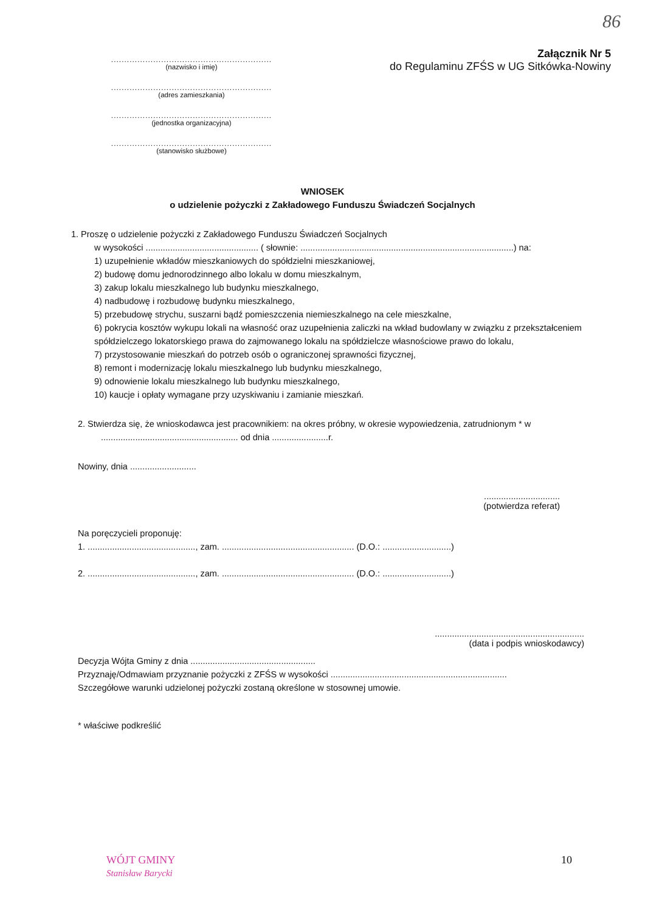86
.............................................................
(nazwisko i imię)
.............................................................
(adres zamieszkania)
.............................................................
(jednostka organizacyjna)
.............................................................
(stanowisko służbowe)
Załącznik Nr 5
do Regulaminu ZFŚS w UG Sitkówka-Nowiny
WNIOSEK
o udzielenie pożyczki z Zakładowego Funduszu Świadczeń Socjalnych
1. Proszę o udzielenie pożyczki z Zakładowego Funduszu Świadczeń Socjalnych
w wysokości .............................................. ( słownie: .......................................................................................) na:
1) uzupełnienie wkładów mieszkaniowych do spółdzielni mieszkaniowej,
2) budowę domu jednorodzinnego albo lokalu w domu mieszkalnym,
3) zakup lokalu mieszkalnego lub budynku mieszkalnego,
4) nadbudowę i rozbudowę budynku mieszkalnego,
5) przebudowę strychu, suszarni bądź pomieszczenia niemieszkalnego na cele mieszkalne,
6) pokrycia kosztów wykupu lokali na własność oraz uzupełnienia zaliczki na wkład budowlany w związku z przekształceniem spółdzielczego lokatorskiego prawa do zajmowanego lokalu na spółdzielcze własnościowe prawo do lokalu,
7) przystosowanie mieszkań do potrzeb osób o ograniczonej sprawności fizycznej,
8) remont i modernizację lokalu mieszkalnego lub budynku mieszkalnego,
9) odnowienie lokalu mieszkalnego lub budynku mieszkalnego,
10) kaucje i opłaty wymagane przy uzyskiwaniu i zamianie mieszkań.
2. Stwierdza się, że wnioskodawca jest pracownikiem: na okres próbny, w okresie wypowiedzenia, zatrudnionym * w
........................................................ od dnia .......................r.
Nowiny, dnia ...........................
...............................
(potwierdza referat)
Na poręczycieli proponuję:
1. ............................................, zam. ...................................................... (D.O.: ............................)
2. ............................................, zam. ...................................................... (D.O.: ............................)
.............................................................
(data i podpis wnioskodawcy)
Decyzja Wójta Gminy z dnia ...................................................
Przyznaję/Odmawiam przyznanie pożyczki z ZFŚS w wysokości ........................................................................
Szczegółowe warunki udzielonej pożyczki zostaną określone w stosownej umowie.
* właściwe podkreślić
WÓJT GMINY
Stanisław Barycki
10